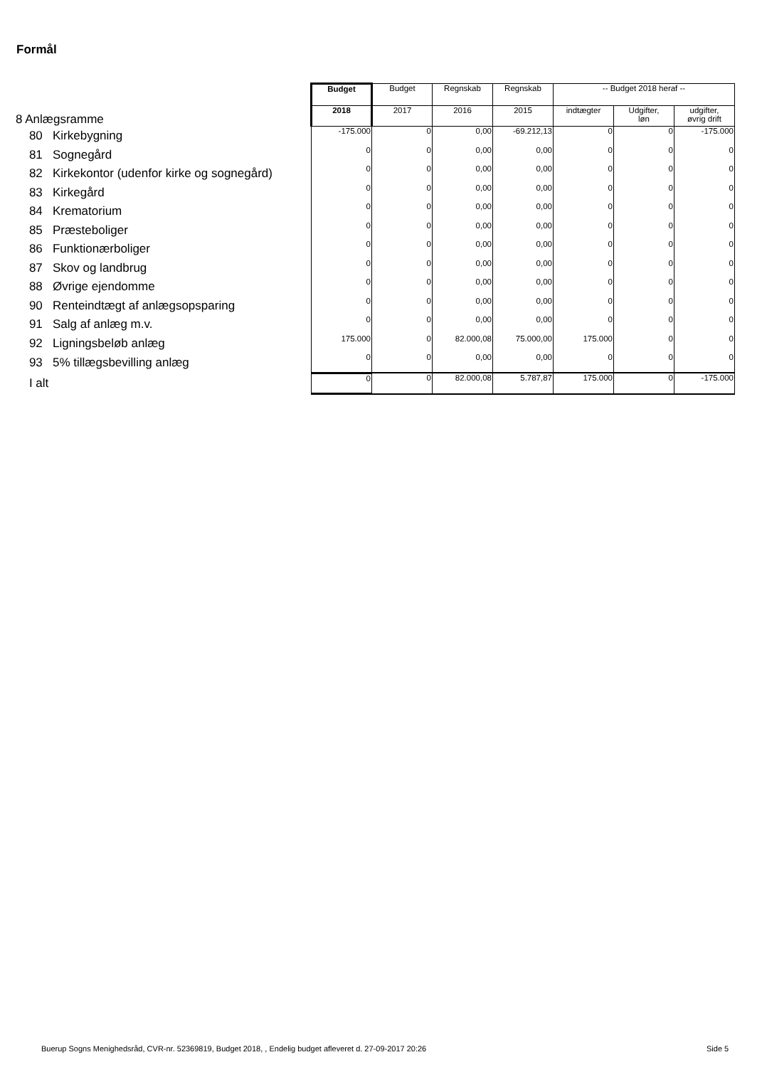Formål
| 8 Anlægsramme | Budget | Budget | Regnskab | Regnskab | -- Budget 2018 heraf -- | | |
| | 2018 | 2017 | 2016 | 2015 | indtægter | Udgifter, løn | udgifter, øvrig drift |
| 80 Kirkebygning | -175.000 | 0 | 0,00 | -69.212,13 | 0 | 0 | -175.000 |
| 81 Sognegård | 0 | 0 | 0,00 | 0,00 | 0 | 0 | 0 |
| 82 Kirkekontor (udenfor kirke og sognegård) | 0 | 0 | 0,00 | 0,00 | 0 | 0 | 0 |
| 83 Kirkegård | 0 | 0 | 0,00 | 0,00 | 0 | 0 | 0 |
| 84 Krematorium | 0 | 0 | 0,00 | 0,00 | 0 | 0 | 0 |
| 85 Præsteboliger | 0 | 0 | 0,00 | 0,00 | 0 | 0 | 0 |
| 86 Funktionærboliger | 0 | 0 | 0,00 | 0,00 | 0 | 0 | 0 |
| 87 Skov og landbrug | 0 | 0 | 0,00 | 0,00 | 0 | 0 | 0 |
| 88 Øvrige ejendomme | 0 | 0 | 0,00 | 0,00 | 0 | 0 | 0 |
| 90 Renteindtægt af anlægsopsparing | 0 | 0 | 0,00 | 0,00 | 0 | 0 | 0 |
| 91 Salg af anlæg m.v. | 0 | 0 | 0,00 | 0,00 | 0 | 0 | 0 |
| 92 Ligningsbeløb anlæg | 175.000 | 0 | 82.000,08 | 75.000,00 | 175.000 | 0 | 0 |
| 93 5% tillægsbevilling anlæg | 0 | 0 | 0,00 | 0,00 | 0 | 0 | 0 |
| I alt | 0 | 0 | 82.000,08 | 5.787,87 | 175.000 | 0 | -175.000 |
Buerup Sogns Menighedsråd, CVR-nr. 52369819, Budget 2018, , Endelig budget afleveret d. 27-09-2017 20:26
Side 5